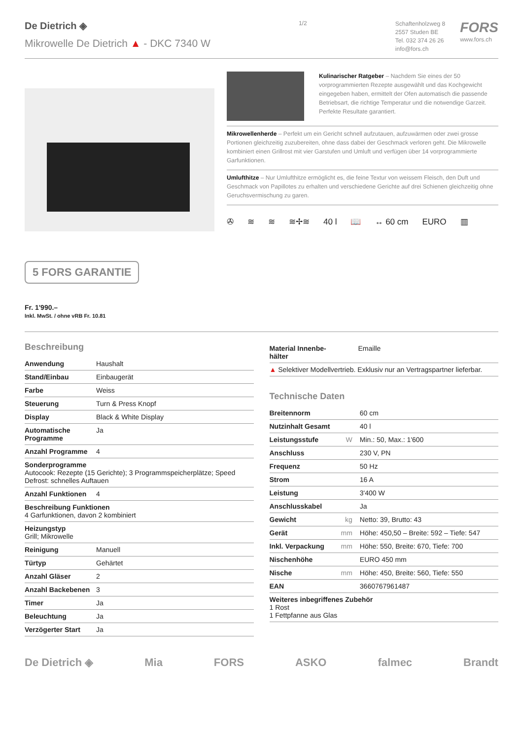De Dietrich ◈
Mikrowelle De Dietrich ▲ - DKC 7340 W
1/2
Schaftenholzweg 8
2557 Studen BE
Tel. 032 374 26 26
info@fors.ch
FORS
www.fors.ch
Kulinarischer Ratgeber – Nachdem Sie eines der 50 vorprogrammierten Rezepte ausgewählt und das Kochgewicht eingegeben haben, ermittelt der Ofen automatisch die passende Betriebsart, die richtige Temperatur und die notwendige Garzeit. Perfekte Resultate garantiert.
Mikrowellenherde – Perfekt um ein Gericht schnell aufzutauen, aufzuwärmen oder zwei grosse Portionen gleichzeitig zuzubereiten, ohne dass dabei der Geschmack verloren geht. Die Mikrowelle kombiniert einen Grillrost mit vier Garstufen und Umluft und verfügen über 14 vorprogrammierte Garfunktionen.
Umlufthitze – Nur Umlufthitze ermöglicht es, die feine Textur von weissem Fleisch, den Duft und Geschmack von Papillotes zu erhalten und verschiedene Gerichte auf drei Schienen gleichzeitig ohne Geruchsvermischung zu garen.
✇ ≋ ≋ ≋✢≋ 40 l 📖 ↔ 60 cm EURO ▥
5 FORS GARANTIE
Fr. 1'990.–
Inkl. MwSt. / ohne vRB Fr. 10.81
Beschreibung
| Anwendung | Haushalt |
| Stand/Einbau | Einbaugerät |
| Farbe | Weiss |
| Steuerung | Turn & Press Knopf |
| Display | Black & White Display |
| Automatische Programme | Ja |
| Anzahl Programme | 4 |
| Sonderprogramme Autocook: Rezepte (15 Gerichte); 3 Programmspeicherplätze; Speed Defrost: schnelles Auftauen | |
| Anzahl Funktionen | 4 |
| Beschreibung Funktionen 4 Garfunktionen, davon 2 kombiniert | |
| Heizungstyp Grill; Mikrowelle | |
| Reinigung | Manuell |
| Türtyp | Gehärtet |
| Anzahl Gläser | 2 |
| Anzahl Backebenen | 3 |
| Timer | Ja |
| Beleuchtung | Ja |
| Verzögerter Start | Ja |
| Material Innenbe-hälter | | Emaille |
| ▲ Selektiver Modellvertrieb. Exklusiv nur an Vertragspartner lieferbar. | | |
Technische Daten
| Breitennorm | | 60 cm |
| Nutzinhalt Gesamt | | 40 l |
| Leistungsstufe | W | Min.: 50, Max.: 1'600 |
| Anschluss | | 230 V, PN |
| Frequenz | | 50 Hz |
| Strom | | 16 A |
| Leistung | | 3'400 W |
| Anschlusskabel | | Ja |
| Gewicht | kg | Netto: 39, Brutto: 43 |
| Gerät | mm | Höhe: 450,50 – Breite: 592 – Tiefe: 547 |
| Inkl. Verpackung | mm | Höhe: 550, Breite: 670, Tiefe: 700 |
| Nischenhöhe | | EURO 450 mm |
| Nische | mm | Höhe: 450, Breite: 560, Tiefe: 550 |
| EAN | | 3660767961487 |
| Weiteres inbegriffenes Zubehör 1 Rost 1 Fettpfanne aus Glas | | |
De Dietrich ◈ Mia FORS ASKO falmec Brandt